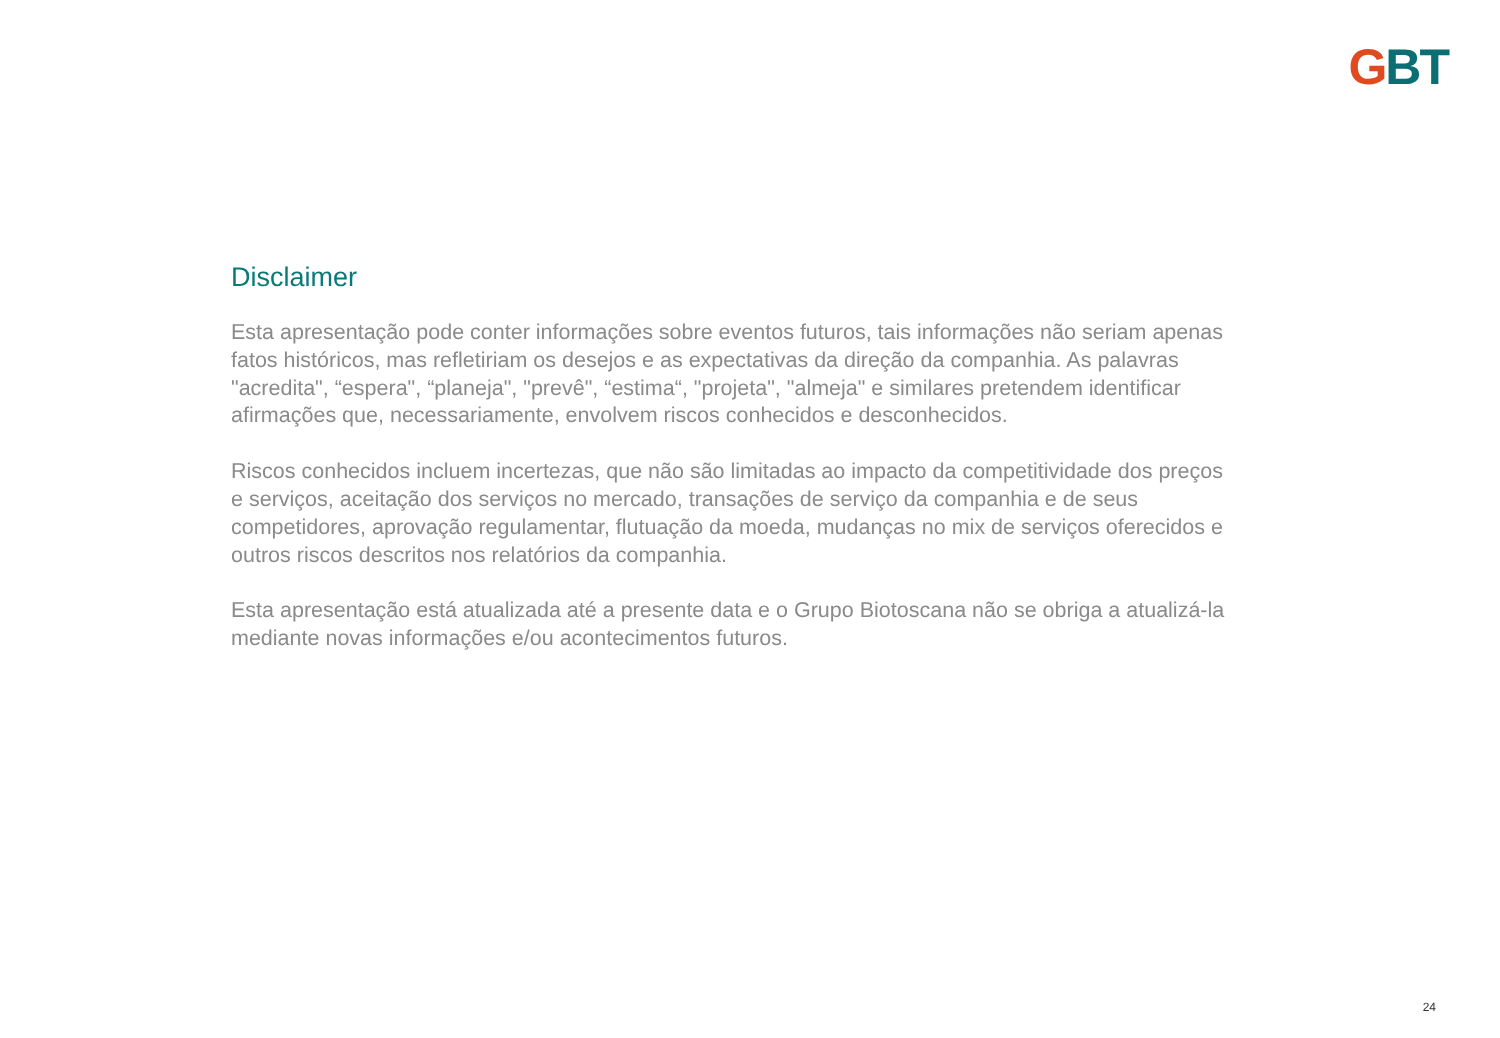GBT
Disclaimer
Esta apresentação pode conter informações sobre eventos futuros, tais informações não seriam apenas fatos históricos, mas refletiriam os desejos e as expectativas da direção da companhia. As palavras "acredita", “espera", “planeja", "prevê", “estima“, "projeta", "almeja" e similares pretendem identificar afirmações que, necessariamente, envolvem riscos conhecidos e desconhecidos.
Riscos conhecidos incluem incertezas, que não são limitadas ao impacto da competitividade dos preços e serviços, aceitação dos serviços no mercado, transações de serviço da companhia e de seus competidores, aprovação regulamentar, flutuação da moeda, mudanças no mix de serviços oferecidos e outros riscos descritos nos relatórios da companhia.
Esta apresentação está atualizada até a presente data e o Grupo Biotoscana não se obriga a atualizá-la mediante novas informações e/ou acontecimentos futuros.
24